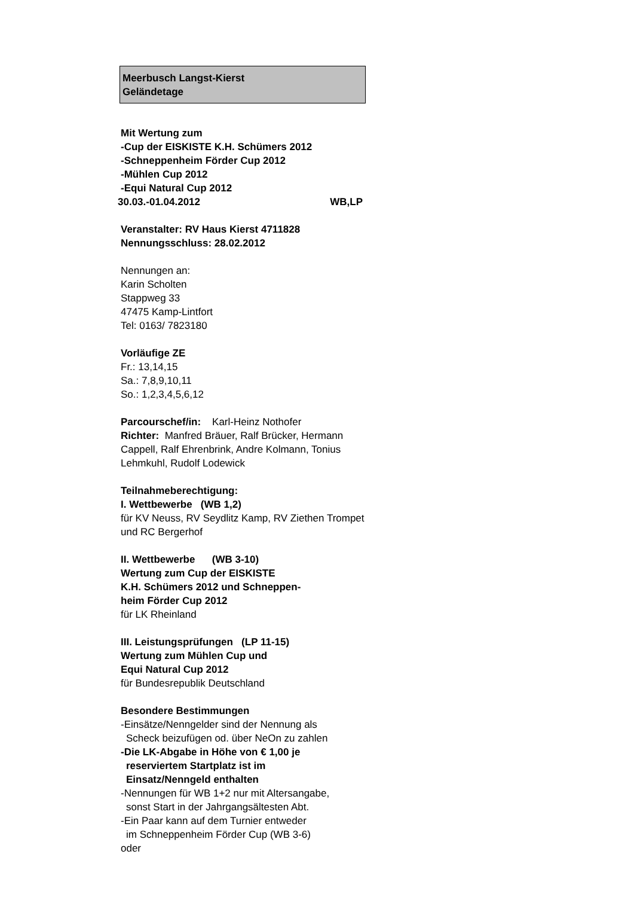Meerbusch Langst-Kierst
Geländetage
Mit Wertung zum
-Cup der EISKISTE K.H. Schümers 2012
-Schneppenheim Förder Cup 2012
-Mühlen Cup 2012
-Equi Natural Cup 2012
30.03.-01.04.2012 WB,LP
Veranstalter: RV Haus Kierst 4711828
Nennungsschluss: 28.02.2012
Nennungen an:
Karin Scholten
Stappweg 33
47475 Kamp-Lintfort
Tel: 0163/ 7823180
Vorläufige ZE
Fr.: 13,14,15
Sa.: 7,8,9,10,11
So.: 1,2,3,4,5,6,12
Parcourschef/in: Karl-Heinz Nothofer
Richter: Manfred Bräuer, Ralf Brücker, Hermann Cappell, Ralf Ehrenbrink, Andre Kolmann, Tonius Lehmkuhl, Rudolf Lodewick
Teilnahmeberechtigung:
I. Wettbewerbe (WB 1,2)
für KV Neuss, RV Seydlitz Kamp, RV Ziethen Trompet und RC Bergerhof
II. Wettbewerbe (WB 3-10)
Wertung zum Cup der EISKISTE
K.H. Schümers 2012 und Schneppen-
heim Förder Cup 2012
für LK Rheinland
III. Leistungsprüfungen (LP 11-15)
Wertung zum Mühlen Cup und
Equi Natural Cup 2012
für Bundesrepublik Deutschland
Besondere Bestimmungen
-Einsätze/Nenngelder sind der Nennung als
Scheck beizufügen od. über NeOn zu zahlen
-Die LK-Abgabe in Höhe von € 1,00 je
reserviertem Startplatz ist im
Einsatz/Nenngeld enthalten
-Nennungen für WB 1+2 nur mit Altersangabe,
sonst Start in der Jahrgangsältesten Abt.
-Ein Paar kann auf dem Turnier entweder
im Schneppenheim Förder Cup (WB 3-6)
oder